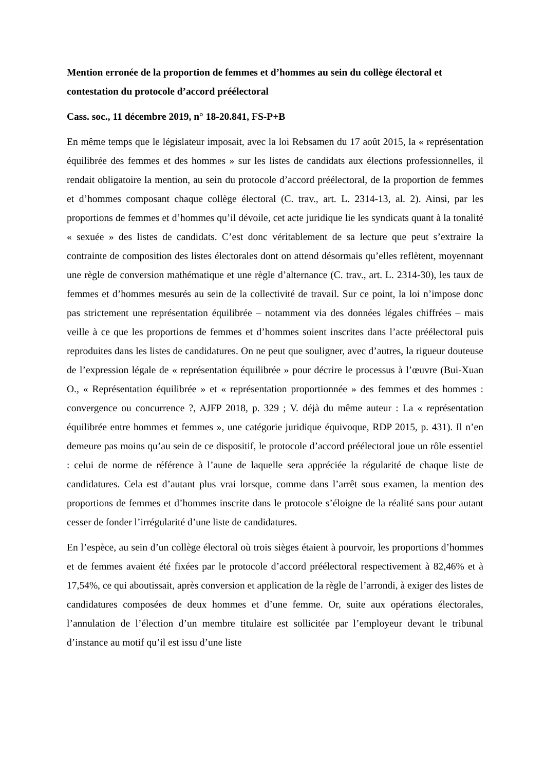Mention erronée de la proportion de femmes et d’hommes au sein du collège électoral et contestation du protocole d’accord préélectoral
Cass. soc., 11 décembre 2019, n° 18-20.841, FS-P+B
En même temps que le législateur imposait, avec la loi Rebsamen du 17 août 2015, la « représentation équilibrée des femmes et des hommes » sur les listes de candidats aux élections professionnelles, il rendait obligatoire la mention, au sein du protocole d’accord préélectoral, de la proportion de femmes et d’hommes composant chaque collège électoral (C. trav., art. L. 2314-13, al. 2). Ainsi, par les proportions de femmes et d’hommes qu’il dévoile, cet acte juridique lie les syndicats quant à la tonalité « sexuée » des listes de candidats. C’est donc véritablement de sa lecture que peut s’extraire la contrainte de composition des listes électorales dont on attend désormais qu’elles reflètent, moyennant une règle de conversion mathématique et une règle d’alternance (C. trav., art. L. 2314-30), les taux de femmes et d’hommes mesurés au sein de la collectivité de travail. Sur ce point, la loi n’impose donc pas strictement une représentation équilibrée – notamment via des données légales chiffrées – mais veille à ce que les proportions de femmes et d’hommes soient inscrites dans l’acte préélectoral puis reproduites dans les listes de candidatures. On ne peut que souligner, avec d’autres, la rigueur douteuse de l’expression légale de « représentation équilibrée » pour décrire le processus à l’œuvre (Bui-Xuan O., « Représentation équilibrée » et « représentation proportionnée » des femmes et des hommes : convergence ou concurrence ?, AJFP 2018, p. 329 ; V. déjà du même auteur : La « représentation équilibrée entre hommes et femmes », une catégorie juridique équivoque, RDP 2015, p. 431). Il n’en demeure pas moins qu’au sein de ce dispositif, le protocole d’accord préélectoral joue un rôle essentiel : celui de norme de référence à l’aune de laquelle sera appréciée la régularité de chaque liste de candidatures. Cela est d’autant plus vrai lorsque, comme dans l’arrêt sous examen, la mention des proportions de femmes et d’hommes inscrite dans le protocole s’éloigne de la réalité sans pour autant cesser de fonder l’irrégularité d’une liste de candidatures.
En l’espèce, au sein d’un collège électoral où trois sièges étaient à pourvoir, les proportions d’hommes et de femmes avaient été fixées par le protocole d’accord préélectoral respectivement à 82,46% et à 17,54%, ce qui aboutissait, après conversion et application de la règle de l’arrondi, à exiger des listes de candidatures composées de deux hommes et d’une femme. Or, suite aux opérations électorales, l’annulation de l’élection d’un membre titulaire est sollicitée par l’employeur devant le tribunal d’instance au motif qu’il est issu d’une liste